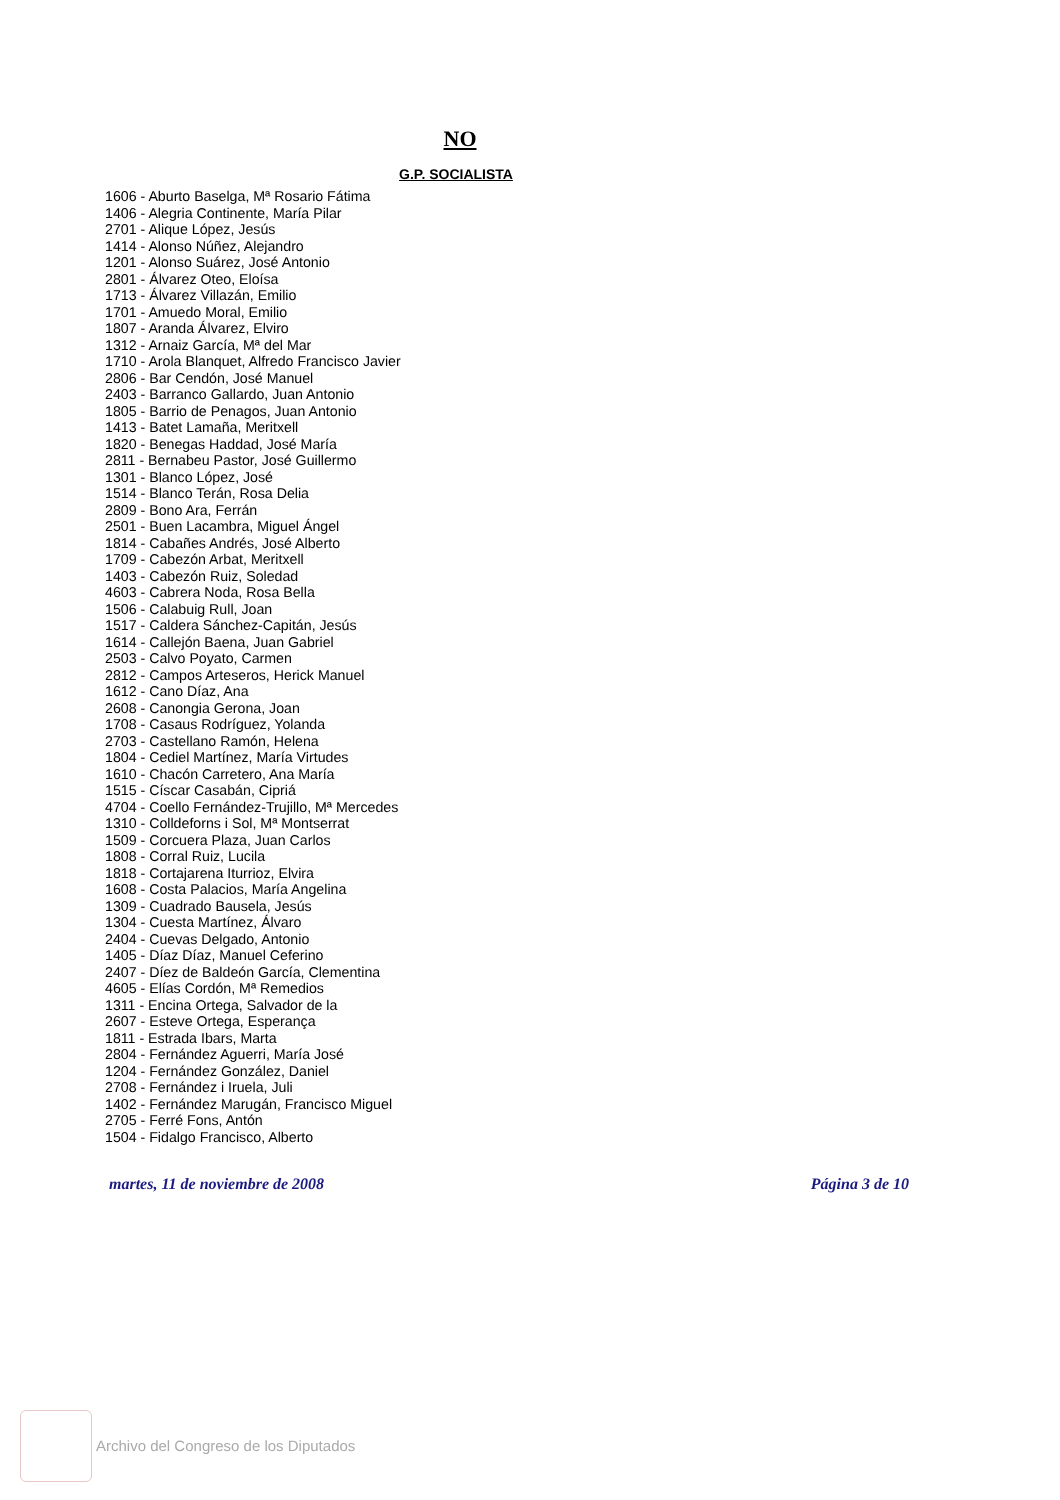NO
G.P. SOCIALISTA
1606 - Aburto Baselga, Mª Rosario Fátima
1406 - Alegria Continente, María Pilar
2701 - Alique López, Jesús
1414 - Alonso Núñez, Alejandro
1201 - Alonso Suárez, José Antonio
2801 - Álvarez Oteo, Eloísa
1713 - Álvarez Villazán, Emilio
1701 - Amuedo Moral, Emilio
1807 - Aranda Álvarez, Elviro
1312 - Arnaiz García, Mª del Mar
1710 - Arola Blanquet, Alfredo Francisco Javier
2806 - Bar Cendón, José Manuel
2403 - Barranco Gallardo, Juan Antonio
1805 - Barrio de Penagos, Juan Antonio
1413 - Batet Lamaña, Meritxell
1820 - Benegas Haddad, José María
2811 - Bernabeu Pastor, José Guillermo
1301 - Blanco López, José
1514 - Blanco Terán, Rosa Delia
2809 - Bono Ara, Ferrán
2501 - Buen Lacambra, Miguel Ángel
1814 - Cabañes Andrés, José Alberto
1709 - Cabezón Arbat, Meritxell
1403 - Cabezón Ruiz, Soledad
4603 - Cabrera Noda, Rosa Bella
1506 - Calabuig Rull, Joan
1517 - Caldera Sánchez-Capitán, Jesús
1614 - Callejón Baena, Juan Gabriel
2503 - Calvo Poyato, Carmen
2812 - Campos Arteseros, Herick Manuel
1612 - Cano Díaz, Ana
2608 - Canongia Gerona, Joan
1708 - Casaus Rodríguez, Yolanda
2703 - Castellano Ramón, Helena
1804 - Cediel Martínez, María Virtudes
1610 - Chacón Carretero, Ana María
1515 - Císcar Casabán, Cipriá
4704 - Coello Fernández-Trujillo, Mª Mercedes
1310 - Colldeforns i Sol, Mª Montserrat
1509 - Corcuera Plaza, Juan Carlos
1808 - Corral Ruiz, Lucila
1818 - Cortajarena Iturrioz, Elvira
1608 - Costa Palacios, María Angelina
1309 - Cuadrado Bausela, Jesús
1304 - Cuesta Martínez, Álvaro
2404 - Cuevas Delgado, Antonio
1405 - Díaz Díaz, Manuel Ceferino
2407 - Díez de Baldeón García, Clementina
4605 - Elías Cordón, Mª Remedios
1311 - Encina Ortega, Salvador de la
2607 - Esteve Ortega, Esperança
1811 - Estrada Ibars, Marta
2804 - Fernández Aguerri, María José
1204 - Fernández González, Daniel
2708 - Fernández i Iruela, Juli
1402 - Fernández Marugán, Francisco Miguel
2705 - Ferré Fons, Antón
1504 - Fidalgo Francisco, Alberto
martes, 11 de noviembre de 2008 Página 3 de 10
Archivo del Congreso de los Diputados